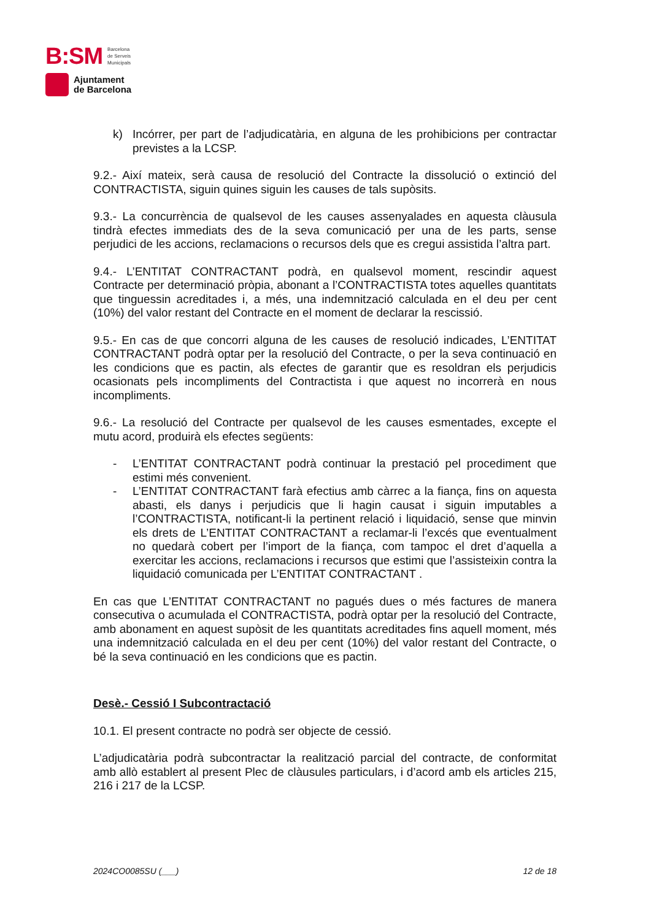B:SM Barcelona
de Serveis
Municipals
Ajuntament
de Barcelona
k) Incórrer, per part de l’adjudicatària, en alguna de les prohibicions per contractar previstes a la LCSP.
9.2.- Així mateix, serà causa de resolució del Contracte la dissolució o extinció del CONTRACTISTA, siguin quines siguin les causes de tals supòsits.
9.3.- La concurrència de qualsevol de les causes assenyalades en aquesta clàusula tindrà efectes immediats des de la seva comunicació per una de les parts, sense perjudici de les accions, reclamacions o recursos dels que es cregui assistida l’altra part.
9.4.- L’ENTITAT CONTRACTANT podrà, en qualsevol moment, rescindir aquest Contracte per determinació pròpia, abonant a l’CONTRACTISTA totes aquelles quantitats que tinguessin acreditades i, a més, una indemnització calculada en el deu per cent (10%) del valor restant del Contracte en el moment de declarar la rescissió.
9.5.- En cas de que concorri alguna de les causes de resolució indicades, L’ENTITAT CONTRACTANT podrà optar per la resolució del Contracte, o per la seva continuació en les condicions que es pactin, als efectes de garantir que es resoldran els perjudicis ocasionats pels incompliments del Contractista i que aquest no incorrerà en nous incompliments.
9.6.- La resolució del Contracte per qualsevol de les causes esmentades, excepte el mutu acord, produirà els efectes següents:
- L’ENTITAT CONTRACTANT podrà continuar la prestació pel procediment que estimi més convenient.
- L’ENTITAT CONTRACTANT farà efectius amb càrrec a la fiança, fins on aquesta abasti, els danys i perjudicis que li hagin causat i siguin imputables a l’CONTRACTISTA, notificant-li la pertinent relació i liquidació, sense que minvin els drets de L’ENTITAT CONTRACTANT a reclamar-li l’excés que eventualment no quedarà cobert per l’import de la fiança, com tampoc el dret d’aquella a exercitar les accions, reclamacions i recursos que estimi que l’assisteixin contra la liquidació comunicada per L’ENTITAT CONTRACTANT .
En cas que L’ENTITAT CONTRACTANT no pagués dues o més factures de manera consecutiva o acumulada el CONTRACTISTA, podrà optar per la resolució del Contracte, amb abonament en aquest supòsit de les quantitats acreditades fins aquell moment, més una indemnització calculada en el deu per cent (10%) del valor restant del Contracte, o bé la seva continuació en les condicions que es pactin.
Desè.- Cessió I Subcontractació
10.1. El present contracte no podrà ser objecte de cessió.
L’adjudicatària podrà subcontractar la realització parcial del contracte, de conformitat amb allò establert al present Plec de clàusules particulars, i d’acord amb els articles 215, 216 i 217 de la LCSP.
2024CO0085SU (___) 12 de 18